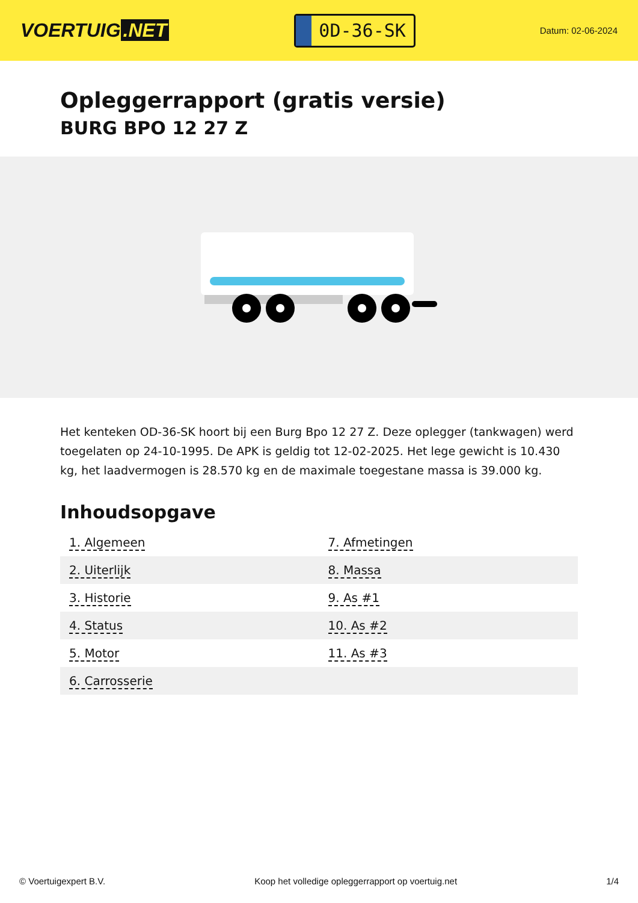VOERTUIG.NET
0D-36-SK
Datum: 02-06-2024
Opleggerrapport (gratis versie)
BURG BPO 12 27 Z
Het kenteken OD-36-SK hoort bij een Burg Bpo 12 27 Z. Deze oplegger (tankwagen) werd toegelaten op 24-10-1995. De APK is geldig tot 12-02-2025. Het lege gewicht is 10.430 kg, het laadvermogen is 28.570 kg en de maximale toegestane massa is 39.000 kg.
Inhoudsopgave
| 1. Algemeen | 7. Afmetingen |
| 2. Uiterlijk | 8. Massa |
| 3. Historie | 9. As #1 |
| 4. Status | 10. As #2 |
| 5. Motor | 11. As #3 |
| 6. Carrosserie | |
© Voertuigexpert B.V. Koop het volledige opleggerrapport op voertuig.net 1/4